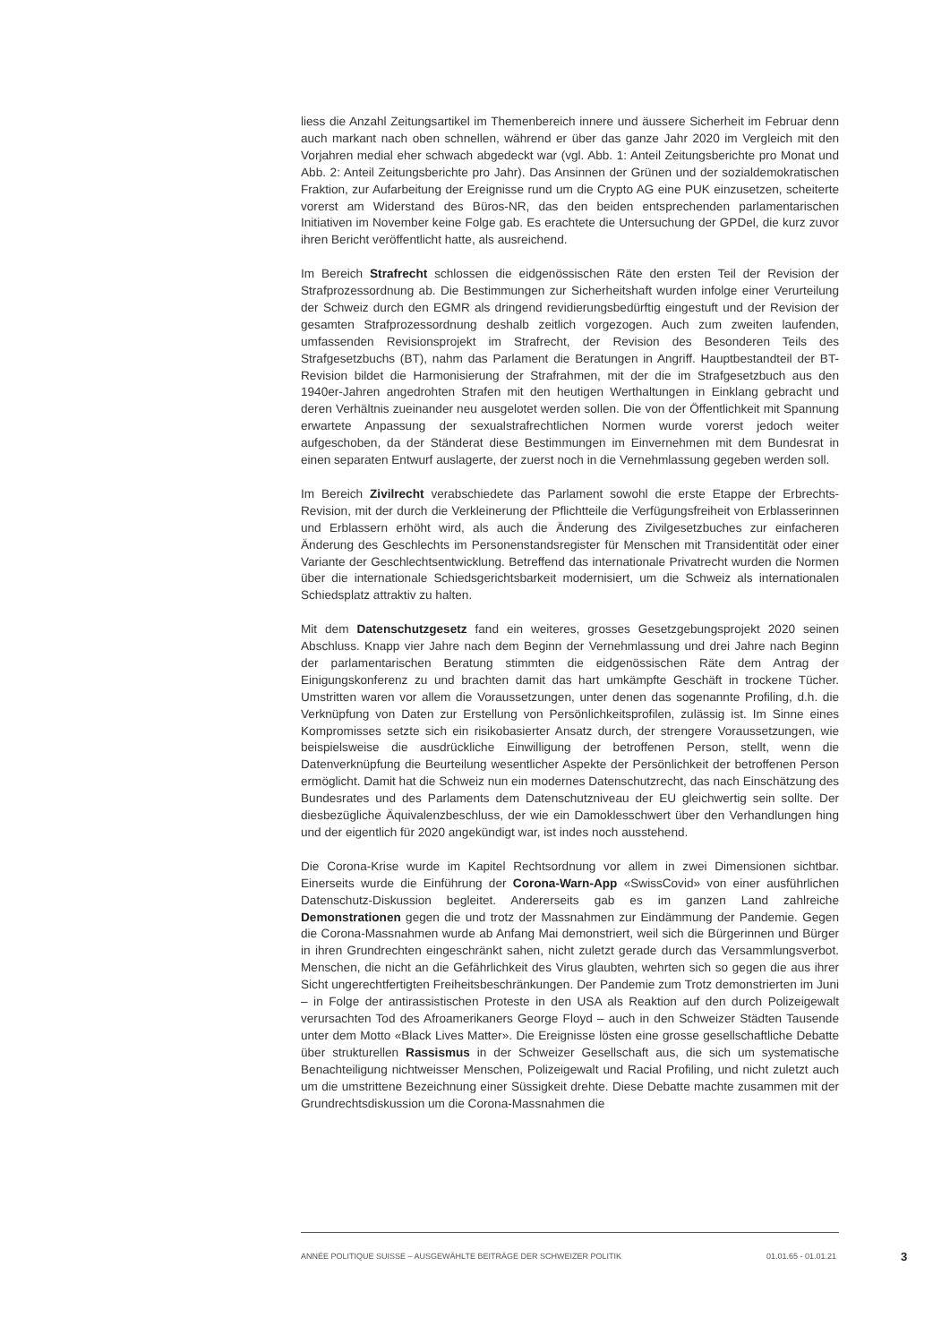liess die Anzahl Zeitungsartikel im Themenbereich innere und äussere Sicherheit im Februar denn auch markant nach oben schnellen, während er über das ganze Jahr 2020 im Vergleich mit den Vorjahren medial eher schwach abgedeckt war (vgl. Abb. 1: Anteil Zeitungsberichte pro Monat und Abb. 2: Anteil Zeitungsberichte pro Jahr). Das Ansinnen der Grünen und der sozialdemokratischen Fraktion, zur Aufarbeitung der Ereignisse rund um die Crypto AG eine PUK einzusetzen, scheiterte vorerst am Widerstand des Büros-NR, das den beiden entsprechenden parlamentarischen Initiativen im November keine Folge gab. Es erachtete die Untersuchung der GPDel, die kurz zuvor ihren Bericht veröffentlicht hatte, als ausreichend.
Im Bereich Strafrecht schlossen die eidgenössischen Räte den ersten Teil der Revision der Strafprozessordnung ab. Die Bestimmungen zur Sicherheitshaft wurden infolge einer Verurteilung der Schweiz durch den EGMR als dringend revidierungsbedürftig eingestuft und der Revision der gesamten Strafprozessordnung deshalb zeitlich vorgezogen. Auch zum zweiten laufenden, umfassenden Revisionsprojekt im Strafrecht, der Revision des Besonderen Teils des Strafgesetzbuchs (BT), nahm das Parlament die Beratungen in Angriff. Hauptbestandteil der BT-Revision bildet die Harmonisierung der Strafrahmen, mit der die im Strafgesetzbuch aus den 1940er-Jahren angedrohten Strafen mit den heutigen Werthaltungen in Einklang gebracht und deren Verhältnis zueinander neu ausgelotet werden sollen. Die von der Öffentlichkeit mit Spannung erwartete Anpassung der sexualstrafrechtlichen Normen wurde vorerst jedoch weiter aufgeschoben, da der Ständerat diese Bestimmungen im Einvernehmen mit dem Bundesrat in einen separaten Entwurf auslagerte, der zuerst noch in die Vernehmlassung gegeben werden soll.
Im Bereich Zivilrecht verabschiedete das Parlament sowohl die erste Etappe der Erbrechts-Revision, mit der durch die Verkleinerung der Pflichtteile die Verfügungsfreiheit von Erblasserinnen und Erblassern erhöht wird, als auch die Änderung des Zivilgesetzbuches zur einfacheren Änderung des Geschlechts im Personenstandsregister für Menschen mit Transidentität oder einer Variante der Geschlechtsentwicklung. Betreffend das internationale Privatrecht wurden die Normen über die internationale Schiedsgerichtsbarkeit modernisiert, um die Schweiz als internationalen Schiedsplatz attraktiv zu halten.
Mit dem Datenschutzgesetz fand ein weiteres, grosses Gesetzgebungsprojekt 2020 seinen Abschluss. Knapp vier Jahre nach dem Beginn der Vernehmlassung und drei Jahre nach Beginn der parlamentarischen Beratung stimmten die eidgenössischen Räte dem Antrag der Einigungskonferenz zu und brachten damit das hart umkämpfte Geschäft in trockene Tücher. Umstritten waren vor allem die Voraussetzungen, unter denen das sogenannte Profiling, d.h. die Verknüpfung von Daten zur Erstellung von Persönlichkeitsprofilen, zulässig ist. Im Sinne eines Kompromisses setzte sich ein risikobasierter Ansatz durch, der strengere Voraussetzungen, wie beispielsweise die ausdrückliche Einwilligung der betroffenen Person, stellt, wenn die Datenverknüpfung die Beurteilung wesentlicher Aspekte der Persönlichkeit der betroffenen Person ermöglicht. Damit hat die Schweiz nun ein modernes Datenschutzrecht, das nach Einschätzung des Bundesrates und des Parlaments dem Datenschutzniveau der EU gleichwertig sein sollte. Der diesbezügliche Äquivalenzbeschluss, der wie ein Damoklesschwert über den Verhandlungen hing und der eigentlich für 2020 angekündigt war, ist indes noch ausstehend.
Die Corona-Krise wurde im Kapitel Rechtsordnung vor allem in zwei Dimensionen sichtbar. Einerseits wurde die Einführung der Corona-Warn-App «SwissCovid» von einer ausführlichen Datenschutz-Diskussion begleitet. Andererseits gab es im ganzen Land zahlreiche Demonstrationen gegen die und trotz der Massnahmen zur Eindämmung der Pandemie. Gegen die Corona-Massnahmen wurde ab Anfang Mai demonstriert, weil sich die Bürgerinnen und Bürger in ihren Grundrechten eingeschränkt sahen, nicht zuletzt gerade durch das Versammlungsverbot. Menschen, die nicht an die Gefährlichkeit des Virus glaubten, wehrten sich so gegen die aus ihrer Sicht ungerechtfertigten Freiheitsbeschränkungen. Der Pandemie zum Trotz demonstrierten im Juni – in Folge der antirassistischen Proteste in den USA als Reaktion auf den durch Polizeigewalt verursachten Tod des Afroamerikaners George Floyd – auch in den Schweizer Städten Tausende unter dem Motto «Black Lives Matter». Die Ereignisse lösten eine grosse gesellschaftliche Debatte über strukturellen Rassismus in der Schweizer Gesellschaft aus, die sich um systematische Benachteiligung nichtweisser Menschen, Polizeigewalt und Racial Profiling, und nicht zuletzt auch um die umstrittene Bezeichnung einer Süssigkeit drehte. Diese Debatte machte zusammen mit der Grundrechtsdiskussion um die Corona-Massnahmen die
ANNÉE POLITIQUE SUISSE – AUSGEWÄHLTE BEITRÄGE DER SCHWEIZER POLITIK 01.01.65 - 01.01.21 3